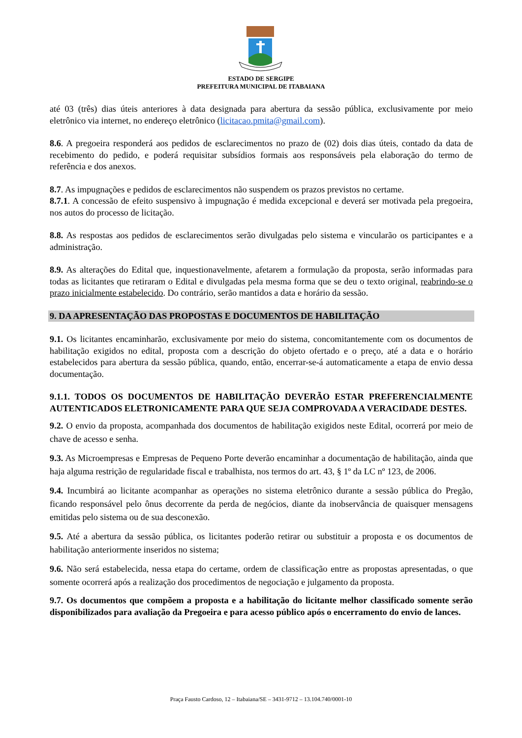ESTADO DE SERGIPE
PREFEITURA MUNICIPAL DE ITABAIANA
até 03 (três) dias úteis anteriores à data designada para abertura da sessão pública, exclusivamente por meio eletrônico via internet, no endereço eletrônico (licitacao.pmita@gmail.com).
8.6. A pregoeira responderá aos pedidos de esclarecimentos no prazo de (02) dois dias úteis, contado da data de recebimento do pedido, e poderá requisitar subsídios formais aos responsáveis pela elaboração do termo de referência e dos anexos.
8.7. As impugnações e pedidos de esclarecimentos não suspendem os prazos previstos no certame.
8.7.1. A concessão de efeito suspensivo à impugnação é medida excepcional e deverá ser motivada pela pregoeira, nos autos do processo de licitação.
8.8. As respostas aos pedidos de esclarecimentos serão divulgadas pelo sistema e vincularão os participantes e a administração.
8.9. As alterações do Edital que, inquestionavelmente, afetarem a formulação da proposta, serão informadas para todas as licitantes que retiraram o Edital e divulgadas pela mesma forma que se deu o texto original, reabrindo-se o prazo inicialmente estabelecido. Do contrário, serão mantidos a data e horário da sessão.
9. DA APRESENTAÇÃO DAS PROPOSTAS E DOCUMENTOS DE HABILITAÇÃO
9.1. Os licitantes encaminharão, exclusivamente por meio do sistema, concomitantemente com os documentos de habilitação exigidos no edital, proposta com a descrição do objeto ofertado e o preço, até a data e o horário estabelecidos para abertura da sessão pública, quando, então, encerrar-se-á automaticamente a etapa de envio dessa documentação.
9.1.1. TODOS OS DOCUMENTOS DE HABILITAÇÃO DEVERÃO ESTAR PREFERENCIALMENTE AUTENTICADOS ELETRONICAMENTE PARA QUE SEJA COMPROVADA A VERACIDADE DESTES.
9.2. O envio da proposta, acompanhada dos documentos de habilitação exigidos neste Edital, ocorrerá por meio de chave de acesso e senha.
9.3. As Microempresas e Empresas de Pequeno Porte deverão encaminhar a documentação de habilitação, ainda que haja alguma restrição de regularidade fiscal e trabalhista, nos termos do art. 43, § 1º da LC nº 123, de 2006.
9.4. Incumbirá ao licitante acompanhar as operações no sistema eletrônico durante a sessão pública do Pregão, ficando responsável pelo ônus decorrente da perda de negócios, diante da inobservância de quaisquer mensagens emitidas pelo sistema ou de sua desconexão.
9.5. Até a abertura da sessão pública, os licitantes poderão retirar ou substituir a proposta e os documentos de habilitação anteriormente inseridos no sistema;
9.6. Não será estabelecida, nessa etapa do certame, ordem de classificação entre as propostas apresentadas, o que somente ocorrerá após a realização dos procedimentos de negociação e julgamento da proposta.
9.7. Os documentos que compõem a proposta e a habilitação do licitante melhor classificado somente serão disponibilizados para avaliação da Pregoeira e para acesso público após o encerramento do envio de lances.
Praça Fausto Cardoso, 12 – Itabaiana/SE – 3431-9712 – 13.104.740/0001-10